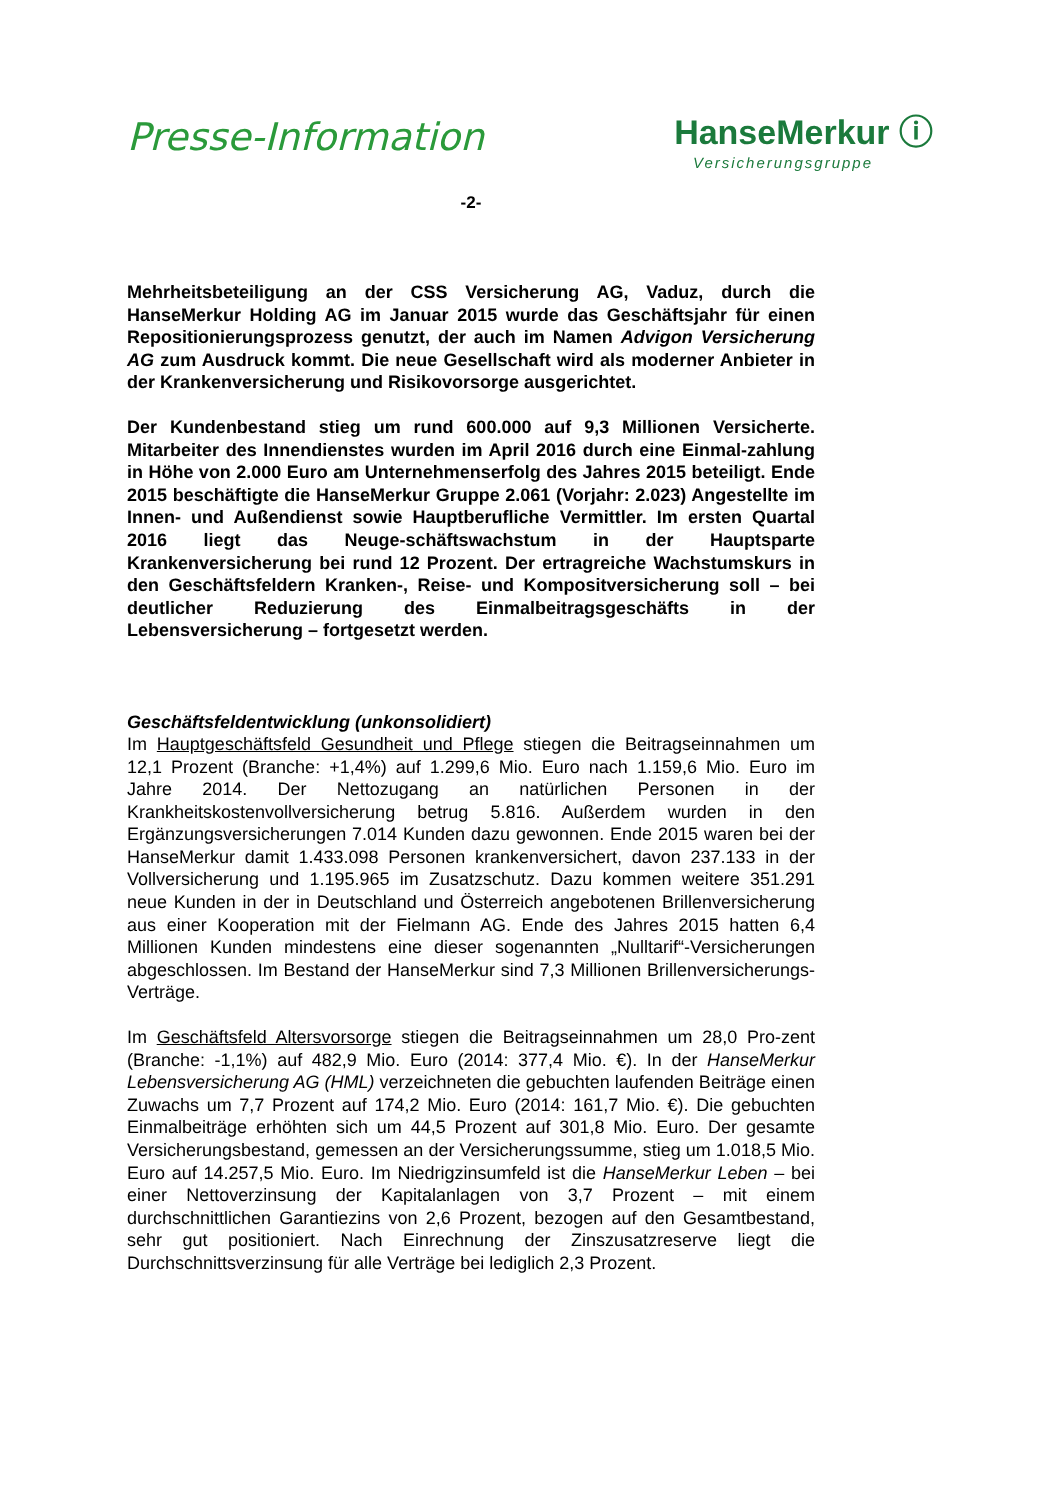Presse-Information
HanseMerkur ⓘ
Versicherungsgruppe
-2-
Mehrheitsbeteiligung an der CSS Versicherung AG, Vaduz, durch die HanseMerkur Holding AG im Januar 2015 wurde das Geschäftsjahr für einen Repositionierungsprozess genutzt, der auch im Namen Advigon Versicherung AG zum Ausdruck kommt. Die neue Gesellschaft wird als moderner Anbieter in der Krankenversicherung und Risikovorsorge ausgerichtet.
Der Kundenbestand stieg um rund 600.000 auf 9,3 Millionen Versicherte. Mitarbeiter des Innendienstes wurden im April 2016 durch eine Einmal-zahlung in Höhe von 2.000 Euro am Unternehmenserfolg des Jahres 2015 beteiligt. Ende 2015 beschäftigte die HanseMerkur Gruppe 2.061 (Vorjahr: 2.023) Angestellte im Innen- und Außendienst sowie Hauptberufliche Vermittler. Im ersten Quartal 2016 liegt das Neuge-schäftswachstum in der Hauptsparte Krankenversicherung bei rund 12 Prozent. Der ertragreiche Wachstumskurs in den Geschäftsfeldern Kranken-, Reise- und Kompositversicherung soll – bei deutlicher Reduzierung des Einmalbeitragsgeschäfts in der Lebensversicherung – fortgesetzt werden.
Geschäftsfeldentwicklung (unkonsolidiert)
Im Hauptgeschäftsfeld Gesundheit und Pflege stiegen die Beitragseinnahmen um 12,1 Prozent (Branche: +1,4%) auf 1.299,6 Mio. Euro nach 1.159,6 Mio. Euro im Jahre 2014. Der Nettozugang an natürlichen Personen in der Krankheitskostenvollversicherung betrug 5.816. Außerdem wurden in den Ergänzungsversicherungen 7.014 Kunden dazu gewonnen. Ende 2015 waren bei der HanseMerkur damit 1.433.098 Personen krankenversichert, davon 237.133 in der Vollversicherung und 1.195.965 im Zusatzschutz. Dazu kommen weitere 351.291 neue Kunden in der in Deutschland und Österreich angebotenen Brillenversicherung aus einer Kooperation mit der Fielmann AG. Ende des Jahres 2015 hatten 6,4 Millionen Kunden mindestens eine dieser sogenannten „Nulltarif“-Versicherungen abgeschlossen. Im Bestand der HanseMerkur sind 7,3 Millionen Brillenversicherungs-Verträge.
Im Geschäftsfeld Altersvorsorge stiegen die Beitragseinnahmen um 28,0 Pro-zent (Branche: -1,1%) auf 482,9 Mio. Euro (2014: 377,4 Mio. €). In der HanseMerkur Lebensversicherung AG (HML) verzeichneten die gebuchten laufenden Beiträge einen Zuwachs um 7,7 Prozent auf 174,2 Mio. Euro (2014: 161,7 Mio. €). Die gebuchten Einmalbeiträge erhöhten sich um 44,5 Prozent auf 301,8 Mio. Euro. Der gesamte Versicherungsbestand, gemessen an der Versicherungssumme, stieg um 1.018,5 Mio. Euro auf 14.257,5 Mio. Euro. Im Niedrigzinsumfeld ist die HanseMerkur Leben – bei einer Nettoverzinsung der Kapitalanlagen von 3,7 Prozent – mit einem durchschnittlichen Garantiezins von 2,6 Prozent, bezogen auf den Gesamtbestand, sehr gut positioniert. Nach Einrechnung der Zinszusatzreserve liegt die Durchschnittsverzinsung für alle Verträge bei lediglich 2,3 Prozent.